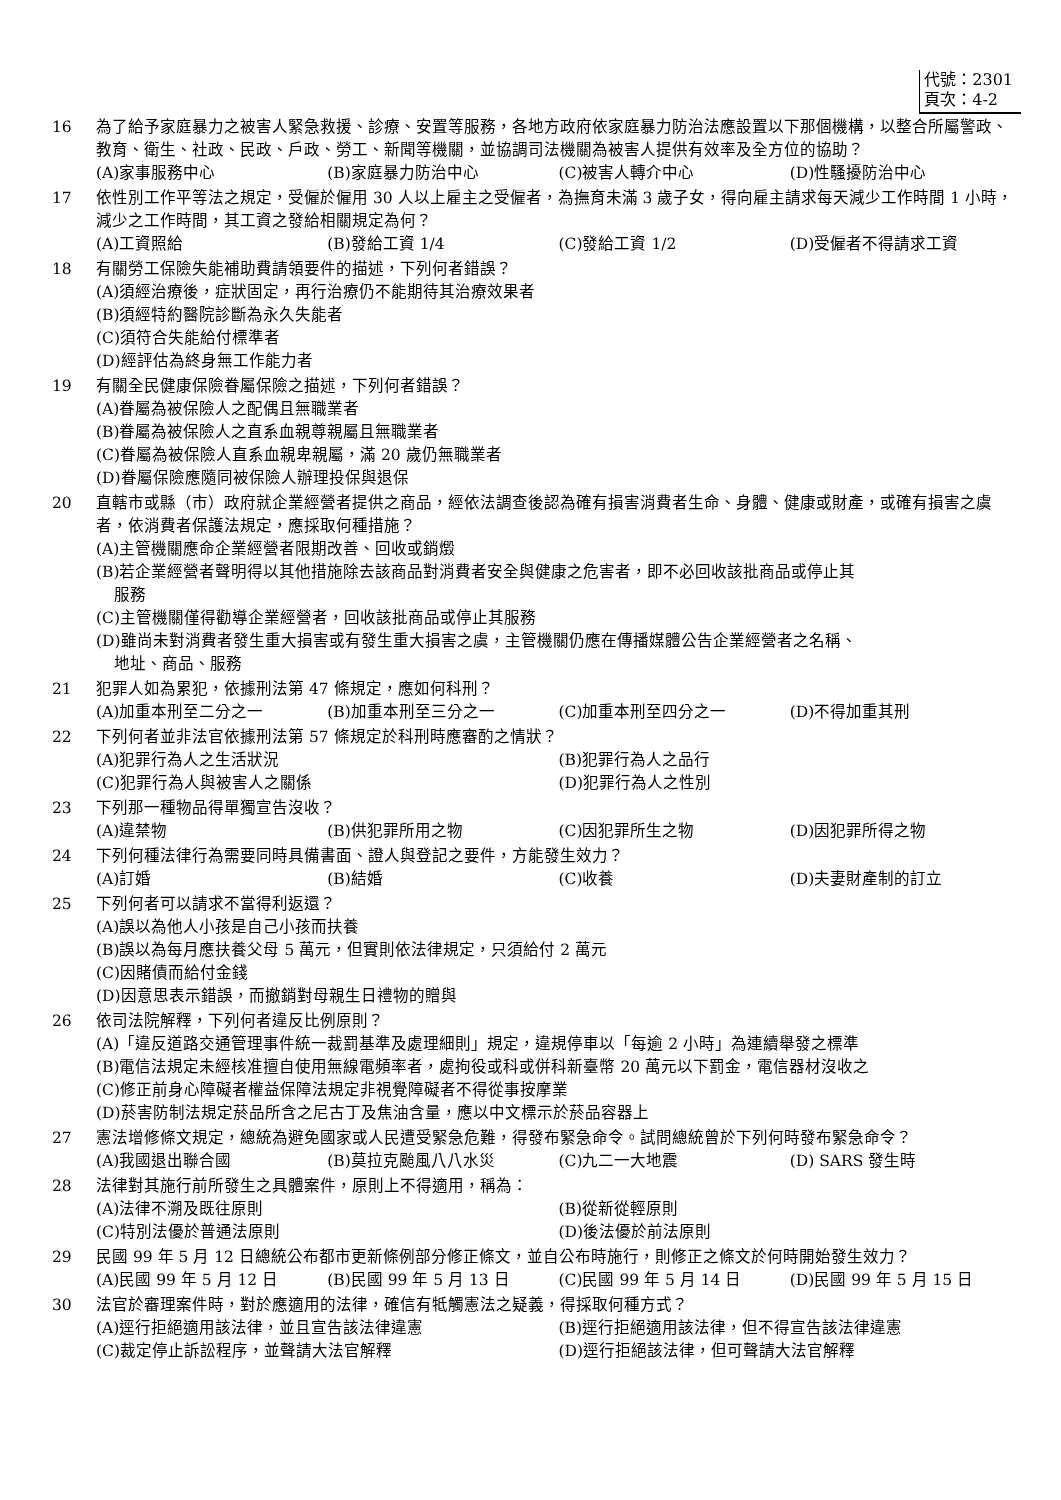代號：2301
頁次：4-2
16 為了給予家庭暴力之被害人緊急救援、診療、安置等服務，各地方政府依家庭暴力防治法應設置以下那個機構，以整合所屬警政、教育、衛生、社政、民政、戶政、勞工、新聞等機關，並協調司法機關為被害人提供有效率及全方位的協助？
(A)家事服務中心 (B)家庭暴力防治中心 (C)被害人轉介中心 (D)性騷擾防治中心
17 依性別工作平等法之規定，受僱於僱用 30 人以上雇主之受僱者，為撫育未滿 3 歲子女，得向雇主請求每天減少工作時間 1 小時，減少之工作時間，其工資之發給相關規定為何？
(A)工資照給 (B)發給工資 1/4 (C)發給工資 1/2 (D)受僱者不得請求工資
18 有關勞工保險失能補助費請領要件的描述，下列何者錯誤？
(A)須經治療後，症狀固定，再行治療仍不能期待其治療效果者
(B)須經特約醫院診斷為永久失能者
(C)須符合失能給付標準者
(D)經評估為終身無工作能力者
19 有關全民健康保險眷屬保險之描述，下列何者錯誤？
(A)眷屬為被保險人之配偶且無職業者
(B)眷屬為被保險人之直系血親尊親屬且無職業者
(C)眷屬為被保險人直系血親卑親屬，滿 20 歲仍無職業者
(D)眷屬保險應隨同被保險人辦理投保與退保
20 直轄市或縣（市）政府就企業經營者提供之商品，經依法調查後認為確有損害消費者生命、身體、健康或財產，或確有損害之虞者，依消費者保護法規定，應採取何種措施？
(A)主管機關應命企業經營者限期改善、回收或銷燬
(B)若企業經營者聲明得以其他措施除去該商品對消費者安全與健康之危害者，即不必回收該批商品或停止其
服務
(C)主管機關僅得勸導企業經營者，回收該批商品或停止其服務
(D)雖尚未對消費者發生重大損害或有發生重大損害之虞，主管機關仍應在傳播媒體公告企業經營者之名稱、
地址、商品、服務
21 犯罪人如為累犯，依據刑法第 47 條規定，應如何科刑？
(A)加重本刑至二分之一 (B)加重本刑至三分之一 (C)加重本刑至四分之一 (D)不得加重其刑
22 下列何者並非法官依據刑法第 57 條規定於科刑時應審酌之情狀？
(A)犯罪行為人之生活狀況 (B)犯罪行為人之品行 (C)犯罪行為人與被害人之關係 (D)犯罪行為人之性別
23 下列那一種物品得單獨宣告沒收？
(A)違禁物 (B)供犯罪所用之物 (C)因犯罪所生之物 (D)因犯罪所得之物
24 下列何種法律行為需要同時具備書面、證人與登記之要件，方能發生效力？
(A)訂婚 (B)結婚 (C)收養 (D)夫妻財產制的訂立
25 下列何者可以請求不當得利返還？
(A)誤以為他人小孩是自己小孩而扶養
(B)誤以為每月應扶養父母 5 萬元，但實則依法律規定，只須給付 2 萬元
(C)因賭債而給付金錢
(D)因意思表示錯誤，而撤銷對母親生日禮物的贈與
26 依司法院解釋，下列何者違反比例原則？
(A)「違反道路交通管理事件統一裁罰基準及處理細則」規定，違規停車以「每逾 2 小時」為連續舉發之標準
(B)電信法規定未經核准擅自使用無線電頻率者，處拘役或科或併科新臺幣 20 萬元以下罰金，電信器材沒收之
(C)修正前身心障礙者權益保障法規定非視覺障礙者不得從事按摩業
(D)菸害防制法規定菸品所含之尼古丁及焦油含量，應以中文標示於菸品容器上
27 憲法增修條文規定，總統為避免國家或人民遭受緊急危難，得發布緊急命令。試問總統曾於下列何時發布緊急命令？
(A)我國退出聯合國 (B)莫拉克颱風八八水災 (C)九二一大地震 (D) SARS 發生時
28 法律對其施行前所發生之具體案件，原則上不得適用，稱為：
(A)法律不溯及既往原則 (B)從新從輕原則 (C)特別法優於普通法原則 (D)後法優於前法原則
29 民國 99 年 5 月 12 日總統公布都市更新條例部分修正條文，並自公布時施行，則修正之條文於何時開始發生效力？
(A)民國 99 年 5 月 12 日 (B)民國 99 年 5 月 13 日 (C)民國 99 年 5 月 14 日 (D)民國 99 年 5 月 15 日
30 法官於審理案件時，對於應適用的法律，確信有牴觸憲法之疑義，得採取何種方式？
(A)逕行拒絕適用該法律，並且宣告該法律違憲 (B)逕行拒絕適用該法律，但不得宣告該法律違憲 (C)裁定停止訴訟程序，並聲請大法官解釋 (D)逕行拒絕該法律，但可聲請大法官解釋